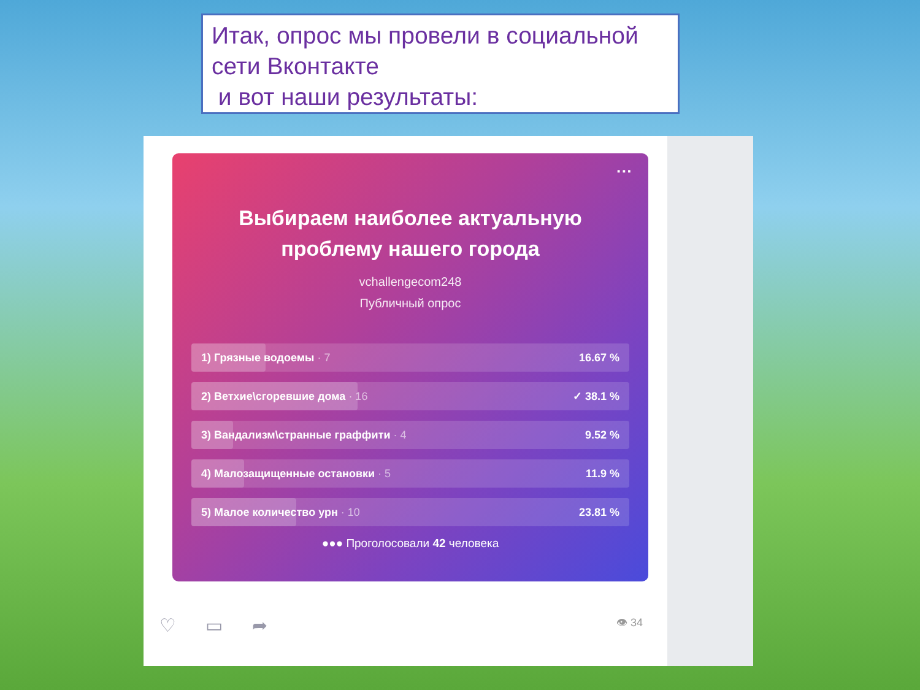Итак, опрос мы провели в социальной сети Вконтакте
и вот наши результаты:
···
Выбираем наиболее актуальную
проблему нашего города
vchallengecom248
Публичный опрос
1) Грязные водоемы · 7 16.67 %
2) Ветхие\сгоревшие дома · 16 ✓ 38.1 %
3) Вандализм\странные граффити · 4 9.52 %
4) Малозащищенные остановки · 5 11.9 %
5) Малое количество урн · 10 23.81 %
●●● Проголосовали 42 человека
♡ ▭ ➦ 👁 34